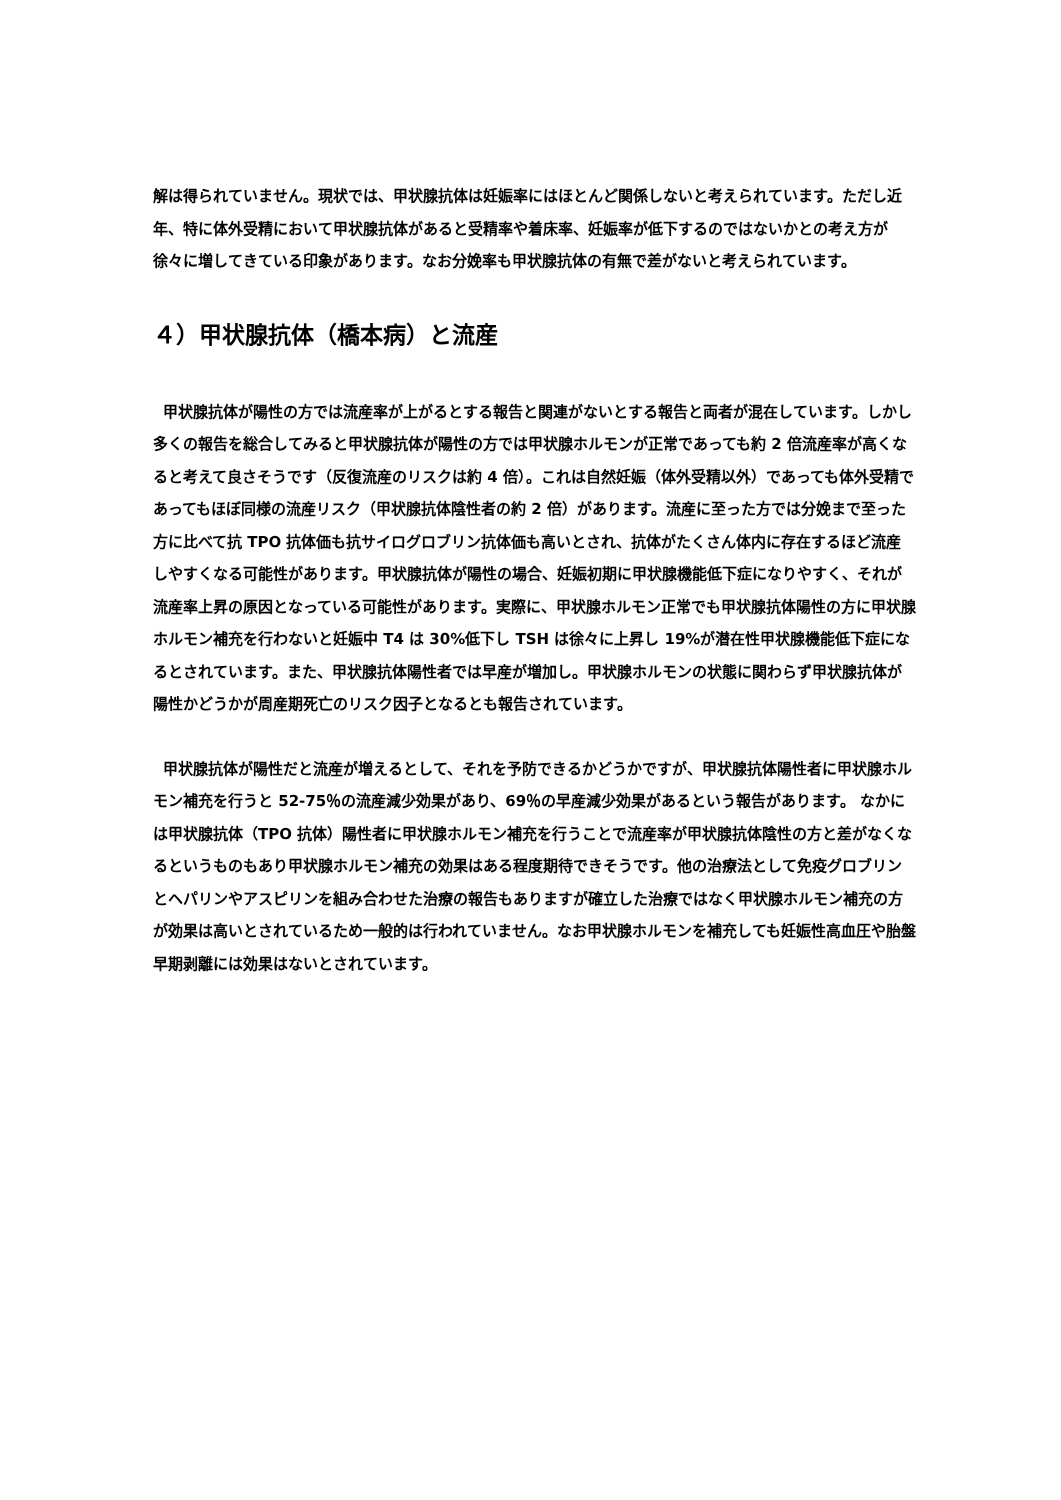解は得られていません。現状では、甲状腺抗体は妊娠率にはほとんど関係しないと考えられています。ただし近年、特に体外受精において甲状腺抗体があると受精率や着床率、妊娠率が低下するのではないかとの考え方が徐々に増してきている印象があります。なお分娩率も甲状腺抗体の有無で差がないと考えられています。
４）甲状腺抗体（橋本病）と流産
甲状腺抗体が陽性の方では流産率が上がるとする報告と関連がないとする報告と両者が混在しています。しかし多くの報告を総合してみると甲状腺抗体が陽性の方では甲状腺ホルモンが正常であっても約 2 倍流産率が高くなると考えて良さそうです（反復流産のリスクは約 4 倍）。これは自然妊娠（体外受精以外）であっても体外受精であってもほぼ同様の流産リスク（甲状腺抗体陰性者の約 2 倍）があります。流産に至った方では分娩まで至った方に比べて抗 TPO 抗体価も抗サイログロブリン抗体価も高いとされ、抗体がたくさん体内に存在するほど流産しやすくなる可能性があります。甲状腺抗体が陽性の場合、妊娠初期に甲状腺機能低下症になりやすく、それが流産率上昇の原因となっている可能性があります。実際に、甲状腺ホルモン正常でも甲状腺抗体陽性の方に甲状腺ホルモン補充を行わないと妊娠中 T4 は 30%低下し TSH は徐々に上昇し 19%が潜在性甲状腺機能低下症になるとされています。また、甲状腺抗体陽性者では早産が増加し。甲状腺ホルモンの状態に関わらず甲状腺抗体が陽性かどうかが周産期死亡のリスク因子となるとも報告されています。
甲状腺抗体が陽性だと流産が増えるとして、それを予防できるかどうかですが、甲状腺抗体陽性者に甲状腺ホルモン補充を行うと 52-75％の流産減少効果があり、69％の早産減少効果があるという報告があります。 なかには甲状腺抗体（TPO 抗体）陽性者に甲状腺ホルモン補充を行うことで流産率が甲状腺抗体陰性の方と差がなくなるというものもあり甲状腺ホルモン補充の効果はある程度期待できそうです。他の治療法として免疫グロブリンとヘパリンやアスピリンを組み合わせた治療の報告もありますが確立した治療ではなく甲状腺ホルモン補充の方が効果は高いとされているため一般的は行われていません。なお甲状腺ホルモンを補充しても妊娠性高血圧や胎盤早期剥離には効果はないとされています。